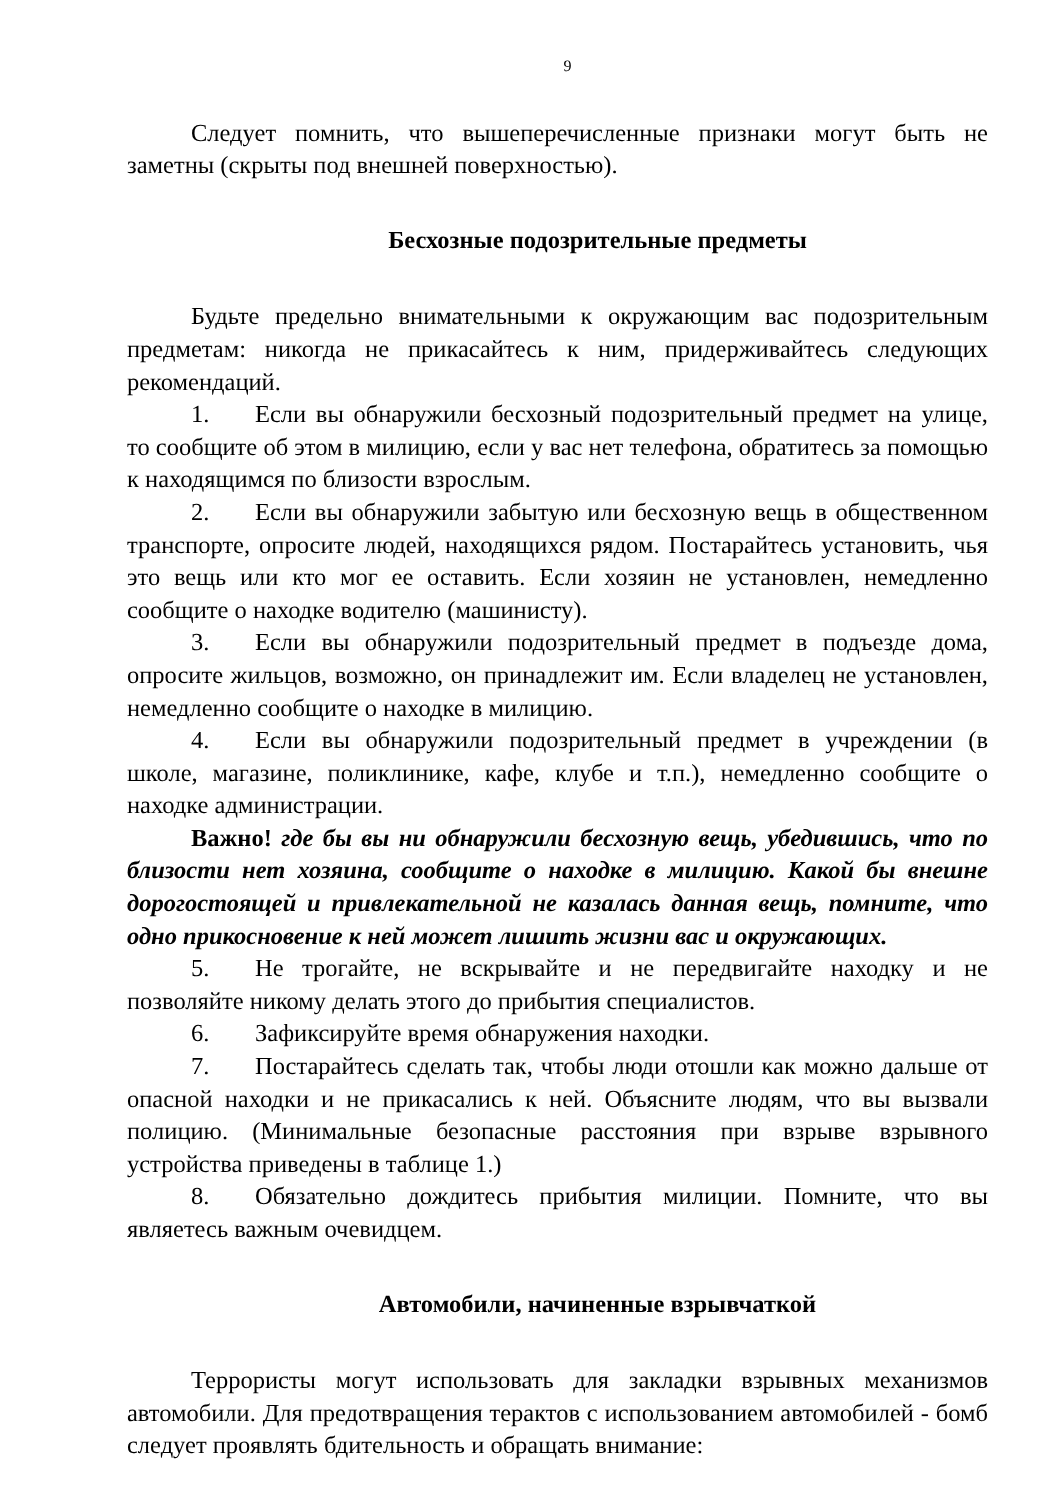9
Следует помнить, что вышеперечисленные признаки могут быть не заметны (скрыты под внешней поверхностью).
Бесхозные подозрительные предметы
Будьте предельно внимательными к окружающим вас подозрительным предметам: никогда не прикасайтесь к ним, придерживайтесь следующих рекомендаций.
1. Если вы обнаружили бесхозный подозрительный предмет на улице, то сообщите об этом в милицию, если у вас нет телефона, обратитесь за помощью к находящимся по близости взрослым.
2. Если вы обнаружили забытую или бесхозную вещь в общественном транспорте, опросите людей, находящихся рядом. Постарайтесь установить, чья это вещь или кто мог ее оставить. Если хозяин не установлен, немедленно сообщите о находке водителю (машинисту).
3. Если вы обнаружили подозрительный предмет в подъезде дома, опросите жильцов, возможно, он принадлежит им. Если владелец не установлен, немедленно сообщите о находке в милицию.
4. Если вы обнаружили подозрительный предмет в учреждении (в школе, магазине, поликлинике, кафе, клубе и т.п.), немедленно сообщите о находке администрации.
Важно! где бы вы ни обнаружили бесхозную вещь, убедившись, что по близости нет хозяина, сообщите о находке в милицию. Какой бы внешне дорогостоящей и привлекательной не казалась данная вещь, помните, что одно прикосновение к ней может лишить жизни вас и окружающих.
5. Не трогайте, не вскрывайте и не передвигайте находку и не позволяйте никому делать этого до прибытия специалистов.
6. Зафиксируйте время обнаружения находки.
7. Постарайтесь сделать так, чтобы люди отошли как можно дальше от опасной находки и не прикасались к ней. Объясните людям, что вы вызвали полицию. (Минимальные безопасные расстояния при взрыве взрывного устройства приведены в таблице 1.)
8. Обязательно дождитесь прибытия милиции. Помните, что вы являетесь важным очевидцем.
Автомобили, начиненные взрывчаткой
Террористы могут использовать для закладки взрывных механизмов автомобили. Для предотвращения терактов с использованием автомобилей - бомб следует проявлять бдительность и обращать внимание: